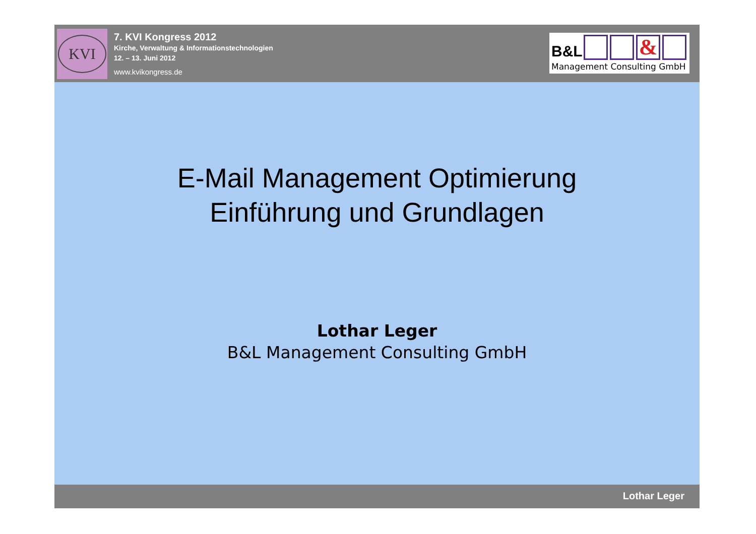KVI
7. KVI Kongress 2012
Kirche, Verwaltung & Informationstechnologien
12. – 13. Juni 2012
www.kvikongress.de
B&L &
Management Consulting GmbH
E-Mail Management Optimierung
Einführung und Grundlagen
Lothar Leger
B&L Management Consulting GmbH
Lothar Leger